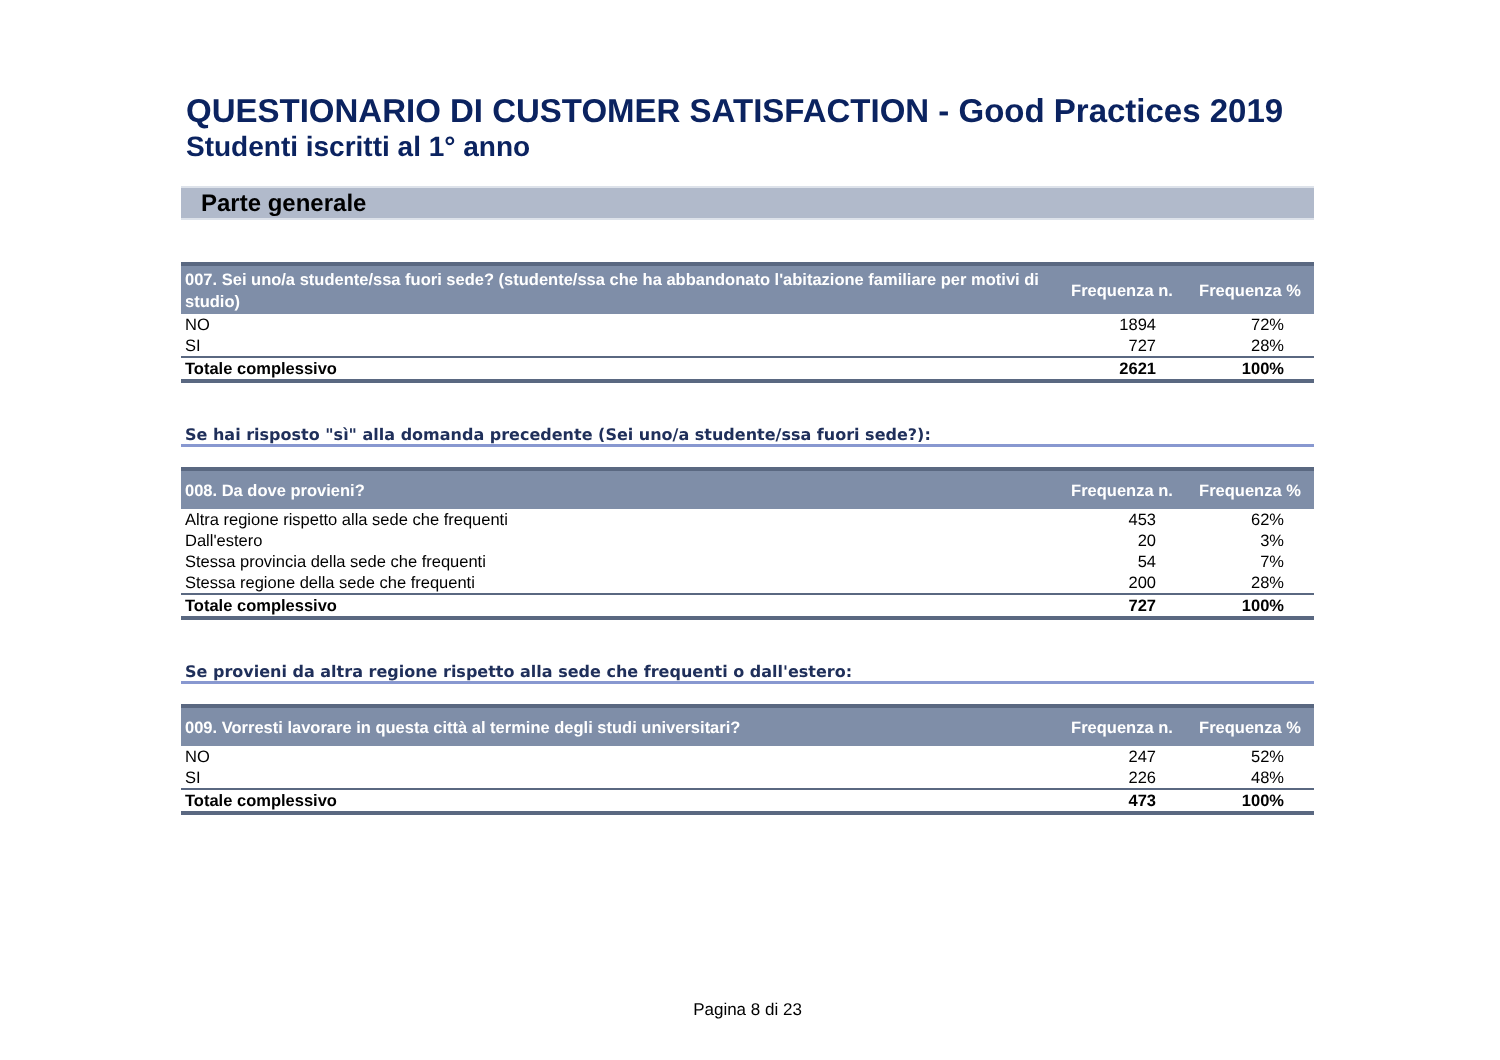QUESTIONARIO DI CUSTOMER SATISFACTION - Good Practices 2019
Studenti iscritti al 1° anno
Parte generale
| 007. Sei uno/a studente/ssa fuori sede? (studente/ssa che ha abbandonato l'abitazione familiare per motivi di studio) | Frequenza n. | Frequenza % |
| --- | --- | --- |
| NO | 1894 | 72% |
| SI | 727 | 28% |
| Totale complessivo | 2621 | 100% |
Se hai risposto "sì" alla domanda precedente (Sei uno/a studente/ssa fuori sede?):
| 008. Da dove provieni? | Frequenza n. | Frequenza % |
| --- | --- | --- |
| Altra regione rispetto alla sede che frequenti | 453 | 62% |
| Dall'estero | 20 | 3% |
| Stessa provincia della sede che frequenti | 54 | 7% |
| Stessa regione della sede che frequenti | 200 | 28% |
| Totale complessivo | 727 | 100% |
Se provieni da altra regione rispetto alla sede che frequenti o dall'estero:
| 009. Vorresti lavorare in questa città al termine degli studi universitari? | Frequenza n. | Frequenza % |
| --- | --- | --- |
| NO | 247 | 52% |
| SI | 226 | 48% |
| Totale complessivo | 473 | 100% |
Pagina 8 di 23